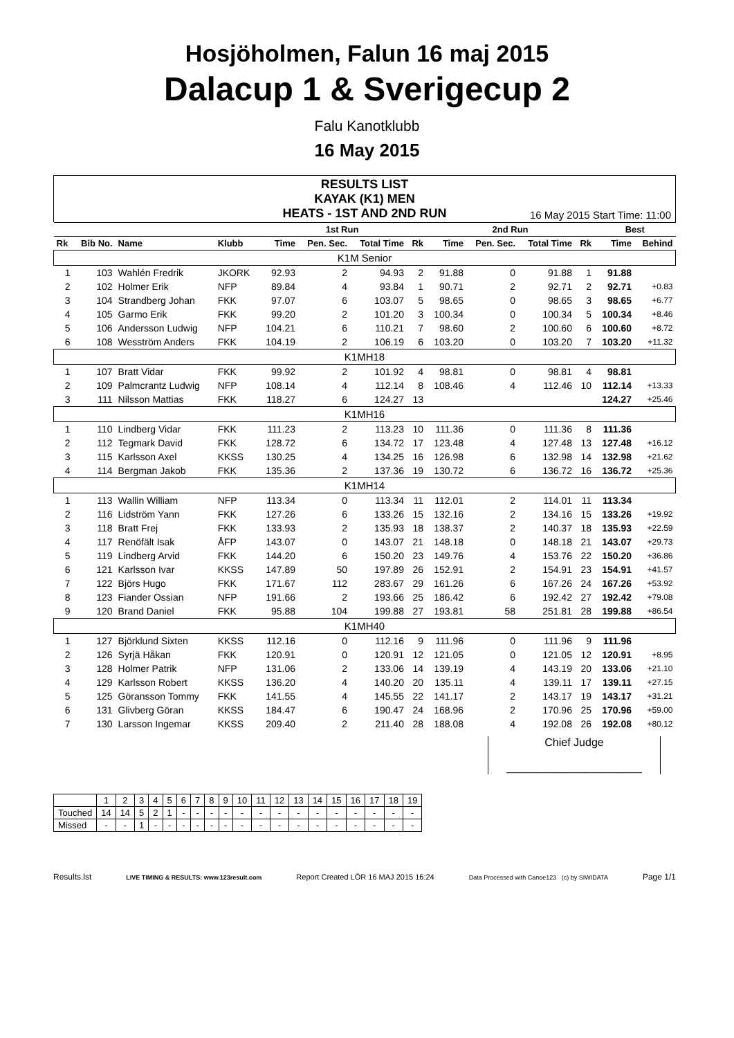Hosjöholmen, Falun 16 maj 2015
Dalacup 1 & Sverigecup 2
Falu Kanotklubb
16 May 2015
RESULTS LIST
KAYAK (K1) MEN
HEATS - 1ST AND 2ND RUN
16 May 2015 Start Time: 11:00
| | | | | 1st Run | | | | 2nd Run | | | | Best | |
| --- | --- | --- | --- | --- | --- | --- | --- | --- | --- | --- | --- | --- | --- |
| Rk | Bib No. | Name | Klubb | Time | Pen. Sec. | Total Time | Rk | Time | Pen. Sec. | Total Time | Rk | Time | Behind |
| K1M Senior | | | | | | | | | | | | | |
| 1 | 103 | Wahlén Fredrik | JKORK | 92.93 | 2 | 94.93 | 2 | 91.88 | 0 | 91.88 | 1 | 91.88 | |
| 2 | 102 | Holmer Erik | NFP | 89.84 | 4 | 93.84 | 1 | 90.71 | 2 | 92.71 | 2 | 92.71 | +0.83 |
| 3 | 104 | Strandberg Johan | FKK | 97.07 | 6 | 103.07 | 5 | 98.65 | 0 | 98.65 | 3 | 98.65 | +6.77 |
| 4 | 105 | Garmo Erik | FKK | 99.20 | 2 | 101.20 | 3 | 100.34 | 0 | 100.34 | 5 | 100.34 | +8.46 |
| 5 | 106 | Andersson Ludwig | NFP | 104.21 | 6 | 110.21 | 7 | 98.60 | 2 | 100.60 | 6 | 100.60 | +8.72 |
| 6 | 108 | Wesström Anders | FKK | 104.19 | 2 | 106.19 | 6 | 103.20 | 0 | 103.20 | 7 | 103.20 | +11.32 |
| K1MH18 | | | | | | | | | | | | | |
| 1 | 107 | Bratt Vidar | FKK | 99.92 | 2 | 101.92 | 4 | 98.81 | 0 | 98.81 | 4 | 98.81 | |
| 2 | 109 | Palmcrantz Ludwig | NFP | 108.14 | 4 | 112.14 | 8 | 108.46 | 4 | 112.46 | 10 | 112.14 | +13.33 |
| 3 | 111 | Nilsson Mattias | FKK | 118.27 | 6 | 124.27 | 13 | | | | | 124.27 | +25.46 |
| K1MH16 | | | | | | | | | | | | | |
| 1 | 110 | Lindberg Vidar | FKK | 111.23 | 2 | 113.23 | 10 | 111.36 | 0 | 111.36 | 8 | 111.36 | |
| 2 | 112 | Tegmark David | FKK | 128.72 | 6 | 134.72 | 17 | 123.48 | 4 | 127.48 | 13 | 127.48 | +16.12 |
| 3 | 115 | Karlsson Axel | KKSS | 130.25 | 4 | 134.25 | 16 | 126.98 | 6 | 132.98 | 14 | 132.98 | +21.62 |
| 4 | 114 | Bergman Jakob | FKK | 135.36 | 2 | 137.36 | 19 | 130.72 | 6 | 136.72 | 16 | 136.72 | +25.36 |
| K1MH14 | | | | | | | | | | | | | |
| 1 | 113 | Wallin William | NFP | 113.34 | 0 | 113.34 | 11 | 112.01 | 2 | 114.01 | 11 | 113.34 | |
| 2 | 116 | Lidström Yann | FKK | 127.26 | 6 | 133.26 | 15 | 132.16 | 2 | 134.16 | 15 | 133.26 | +19.92 |
| 3 | 118 | Bratt Frej | FKK | 133.93 | 2 | 135.93 | 18 | 138.37 | 2 | 140.37 | 18 | 135.93 | +22.59 |
| 4 | 117 | Renöfält Isak | ÅFP | 143.07 | 0 | 143.07 | 21 | 148.18 | 0 | 148.18 | 21 | 143.07 | +29.73 |
| 5 | 119 | Lindberg Arvid | FKK | 144.20 | 6 | 150.20 | 23 | 149.76 | 4 | 153.76 | 22 | 150.20 | +36.86 |
| 6 | 121 | Karlsson Ivar | KKSS | 147.89 | 50 | 197.89 | 26 | 152.91 | 2 | 154.91 | 23 | 154.91 | +41.57 |
| 7 | 122 | Björs Hugo | FKK | 171.67 | 112 | 283.67 | 29 | 161.26 | 6 | 167.26 | 24 | 167.26 | +53.92 |
| 8 | 123 | Fiander Ossian | NFP | 191.66 | 2 | 193.66 | 25 | 186.42 | 6 | 192.42 | 27 | 192.42 | +79.08 |
| 9 | 120 | Brand Daniel | FKK | 95.88 | 104 | 199.88 | 27 | 193.81 | 58 | 251.81 | 28 | 199.88 | +86.54 |
| K1MH40 | | | | | | | | | | | | | |
| 1 | 127 | Björklund Sixten | KKSS | 112.16 | 0 | 112.16 | 9 | 111.96 | 0 | 111.96 | 9 | 111.96 | |
| 2 | 126 | Syrjä Håkan | FKK | 120.91 | 0 | 120.91 | 12 | 121.05 | 0 | 121.05 | 12 | 120.91 | +8.95 |
| 3 | 128 | Holmer Patrik | NFP | 131.06 | 2 | 133.06 | 14 | 139.19 | 4 | 143.19 | 20 | 133.06 | +21.10 |
| 4 | 129 | Karlsson Robert | KKSS | 136.20 | 4 | 140.20 | 20 | 135.11 | 4 | 139.11 | 17 | 139.11 | +27.15 |
| 5 | 125 | Göransson Tommy | FKK | 141.55 | 4 | 145.55 | 22 | 141.17 | 2 | 143.17 | 19 | 143.17 | +31.21 |
| 6 | 131 | Glivberg Göran | KKSS | 184.47 | 6 | 190.47 | 24 | 168.96 | 2 | 170.96 | 25 | 170.96 | +59.00 |
| 7 | 130 | Larsson Ingemar | KKSS | 209.40 | 2 | 211.40 | 28 | 188.08 | 4 | 192.08 | 26 | 192.08 | +80.12 |
Chief Judge
______________________
| | 1 | 2 | 3 | 4 | 5 | 6 | 7 | 8 | 9 | 10 | 11 | 12 | 13 | 14 | 15 | 16 | 17 | 18 | 19 |
| Touched | 14 | 14 | 5 | 2 | 1 | - | - | - | - | - | - | - | - | - | - | - | - | - | - |
| Missed | - | - | 1 | - | - | - | - | - | - | - | - | - | - | - | - | - | - | - | - |
Results.lst LIVE TIMING & RESULTS: www.123result.com Report Created LÖR 16 MAJ 2015 16:24 Data Processed with Canoe123 (c) by SIWIDATA Page 1/1